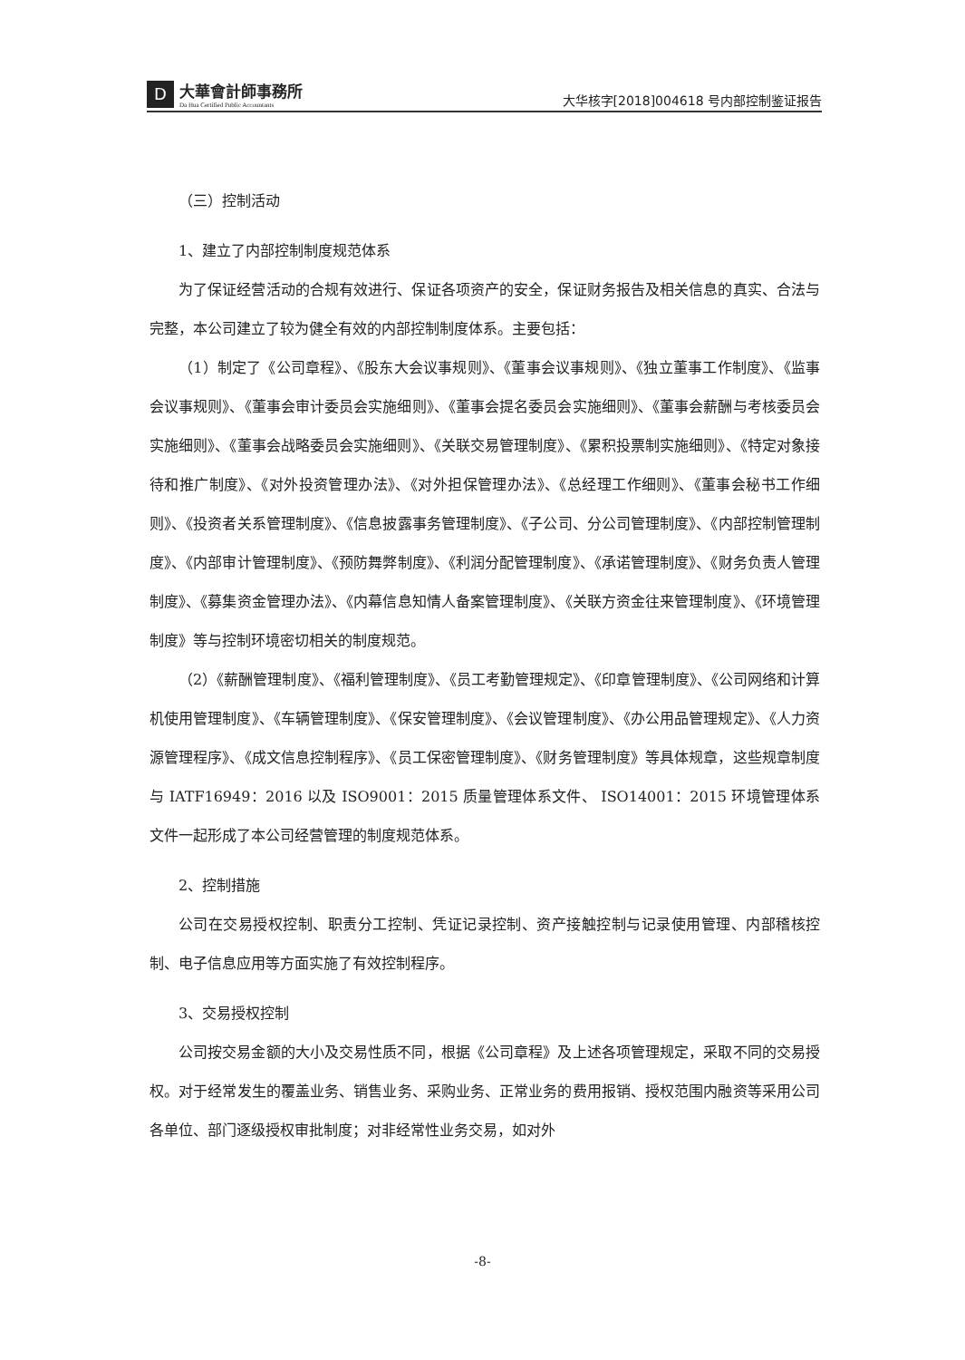D
大華會計師事務所
Da Hua Certified Public Accountants
大华核字[2018]004618 号内部控制鉴证报告
（三）控制活动
1、建立了内部控制制度规范体系
为了保证经营活动的合规有效进行、保证各项资产的安全，保证财务报告及相关信息的真实、合法与完整，本公司建立了较为健全有效的内部控制制度体系。主要包括：
（1）制定了《公司章程》、《股东大会议事规则》、《董事会议事规则》、《独立董事工作制度》、《监事会议事规则》、《董事会审计委员会实施细则》、《董事会提名委员会实施细则》、《董事会薪酬与考核委员会实施细则》、《董事会战略委员会实施细则》、《关联交易管理制度》、《累积投票制实施细则》、《特定对象接待和推广制度》、《对外投资管理办法》、《对外担保管理办法》、《总经理工作细则》、《董事会秘书工作细则》、《投资者关系管理制度》、《信息披露事务管理制度》、《子公司、分公司管理制度》、《内部控制管理制度》、《内部审计管理制度》、《预防舞弊制度》、《利润分配管理制度》、《承诺管理制度》、《财务负责人管理制度》、《募集资金管理办法》、《内幕信息知情人备案管理制度》、《关联方资金往来管理制度》、《环境管理制度》等与控制环境密切相关的制度规范。
（2）《薪酬管理制度》、《福利管理制度》、《员工考勤管理规定》、《印章管理制度》、《公司网络和计算机使用管理制度》、《车辆管理制度》、《保安管理制度》、《会议管理制度》、《办公用品管理规定》、《人力资源管理程序》、《成文信息控制程序》、《员工保密管理制度》、《财务管理制度》等具体规章，这些规章制度与 IATF16949：2016 以及 ISO9001：2015 质量管理体系文件、 ISO14001：2015 环境管理体系文件一起形成了本公司经营管理的制度规范体系。
2、控制措施
公司在交易授权控制、职责分工控制、凭证记录控制、资产接触控制与记录使用管理、内部稽核控制、电子信息应用等方面实施了有效控制程序。
3、交易授权控制
公司按交易金额的大小及交易性质不同，根据《公司章程》及上述各项管理规定，采取不同的交易授权。对于经常发生的覆盖业务、销售业务、采购业务、正常业务的费用报销、授权范围内融资等采用公司各单位、部门逐级授权审批制度；对非经常性业务交易，如对外
-8-